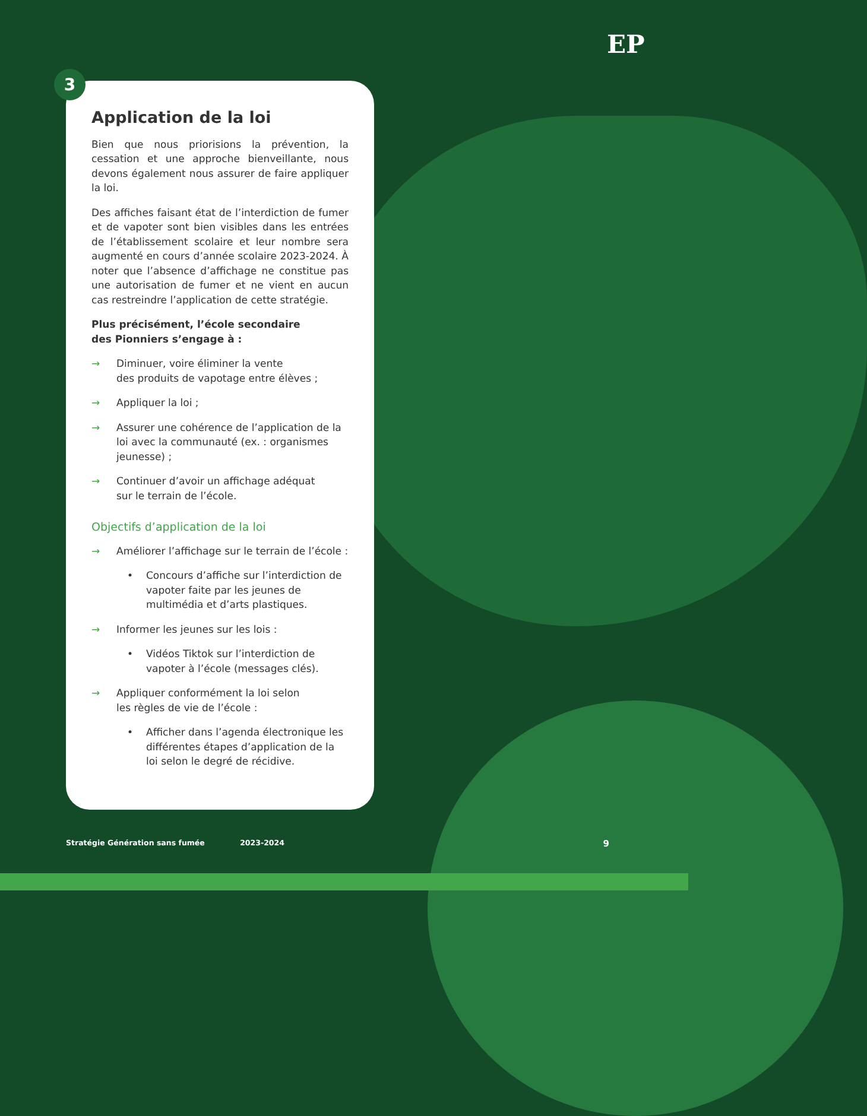EP
3
Application de la loi
Bien que nous priorisions la prévention, la cessation et une approche bienveillante, nous devons également nous assurer de faire appliquer la loi.
Des affiches faisant état de l’interdiction de fumer et de vapoter sont bien visibles dans les entrées de l’établissement scolaire et leur nombre sera augmenté en cours d’année scolaire 2023-2024. À noter que l’absence d’affichage ne constitue pas une autorisation de fumer et ne vient en aucun cas restreindre l’application de cette stratégie.
Plus précisément, l’école secondaire
des Pionniers s’engage à :
→ Diminuer, voire éliminer la vente
des produits de vapotage entre élèves ;
→ Appliquer la loi ;
→ Assurer une cohérence de l’application de la loi avec la communauté (ex. : organismes jeunesse) ;
→ Continuer d’avoir un affichage adéquat
sur le terrain de l’école.
Objectifs d’application de la loi
→ Améliorer l’affichage sur le terrain de l’école :
• Concours d’affiche sur l’interdiction de vapoter faite par les jeunes de multimédia et d’arts plastiques.
→ Informer les jeunes sur les lois :
• Vidéos Tiktok sur l’interdiction de vapoter à l’école (messages clés).
→ Appliquer conformément la loi selon
les règles de vie de l’école :
• Afficher dans l’agenda électronique les différentes étapes d’application de la loi selon le degré de récidive.
Stratégie Génération sans fumée 2023-2024 9